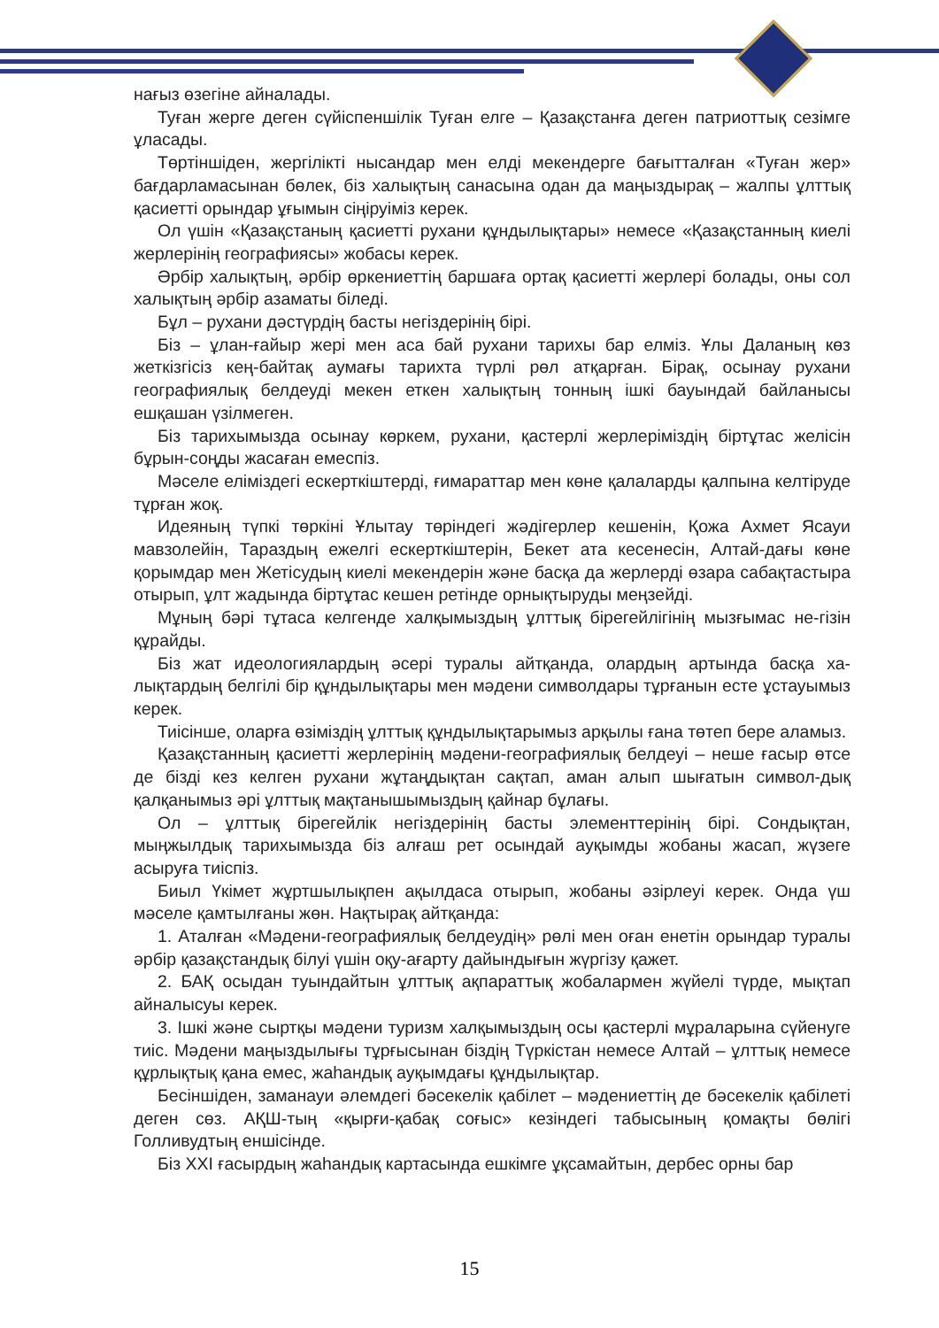нағыз өзегіне айналады.
Туған жерге деген сүйіспеншілік Туған елге – Қазақстанға деген патриоттық сезімге ұласады.
Төртіншіден, жергілікті нысандар мен елді мекендерге бағытталған «Туған жер» бағдарламасынан бөлек, біз халықтың санасына одан да маңыздырақ – жалпы ұлттық қасиетті орындар ұғымын сіңіруіміз керек.
Ол үшін «Қазақстаның қасиетті рухани құндылықтары» немесе «Қазақстанның киелі жерлерінің географиясы» жобасы керек.
Әрбір халықтың, әрбір өркениеттің баршаға ортақ қасиетті жерлері болады, оны сол халықтың әрбір азаматы біледі.
Бұл – рухани дәстүрдің басты негіздерінің бірі.
Біз – ұлан-ғайыр жері мен аса бай рухани тарихы бар елміз. Ұлы Даланың көз жеткізгісіз кең-байтақ аумағы тарихта түрлі рөл атқарған. Бірақ, осынау рухани географиялық белдеуді мекен еткен халықтың тонның ішкі бауындай байланысы ешқашан үзілмеген.
Біз тарихымызда осынау көркем, рухани, қастерлі жерлеріміздің біртұтас желісін бұрын-соңды жасаған емеспіз.
Мәселе еліміздегі ескерткіштерді, ғимараттар мен көне қалаларды қалпына келтіруде тұрған жоқ.
Идеяның түпкі төркіні Ұлытау төріндегі жәдігерлер кешенін, Қожа Ахмет Ясауи мавзолейін, Тараздың ежелгі ескерткіштерін, Бекет ата кесенесін, Алтай-дағы көне қорымдар мен Жетісудың киелі мекендерін және басқа да жерлерді өзара сабақтастыра отырып, ұлт жадында біртұтас кешен ретінде орнықтыруды меңзейді.
Мұның бәрі тұтаса келгенде халқымыздың ұлттық бірегейлігінің мызғымас не-гізін құрайды.
Біз жат идеологиялардың әсері туралы айтқанда, олардың артында басқа ха-лықтардың белгілі бір құндылықтары мен мәдени символдары тұрғанын есте ұстауымыз керек.
Тиісінше, оларға өзіміздің ұлттық құндылықтарымыз арқылы ғана төтеп бере аламыз.
Қазақстанның қасиетті жерлерінің мәдени-географиялық белдеуі – неше ғасыр өтсе де бізді кез келген рухани жұтаңдықтан сақтап, аман алып шығатын символ-дық қалқанымыз әрі ұлттық мақтанышымыздың қайнар бұлағы.
Ол – ұлттық бірегейлік негіздерінің басты элементтерінің бірі. Сондықтан, мыңжылдық тарихымызда біз алғаш рет осындай ауқымды жобаны жасап, жүзеге асыруға тиіспіз.
Биыл Үкімет жұртшылықпен ақылдаса отырып, жобаны әзірлеуі керек. Онда үш мәселе қамтылғаны жөн. Нақтырақ айтқанда:
1. Аталған «Мәдени-географиялық белдеудің» рөлі мен оған енетін орындар туралы әрбір қазақстандық білуі үшін оқу-ағарту дайындығын жүргізу қажет.
2. БАҚ осыдан туындайтын ұлттық ақпараттық жобалармен жүйелі түрде, мықтап айналысуы керек.
3. Ішкі және сыртқы мәдени туризм халқымыздың осы қастерлі мұраларына сүйенуге тиіс. Мәдени маңыздылығы тұрғысынан біздің Түркістан немесе Алтай – ұлттық немесе құрлықтық қана емес, жаһандық ауқымдағы құндылықтар.
Бесіншіден, заманауи әлемдегі бәсекелік қабілет – мәдениеттің де бәсекелік қабілеті деген сөз. АҚШ-тың «қырғи-қабақ соғыс» кезіндегі табысының қомақты бөлігі Голливудтың еншісінде.
Біз XXI ғасырдың жаһандық картасында ешкімге ұқсамайтын, дербес орны бар
15